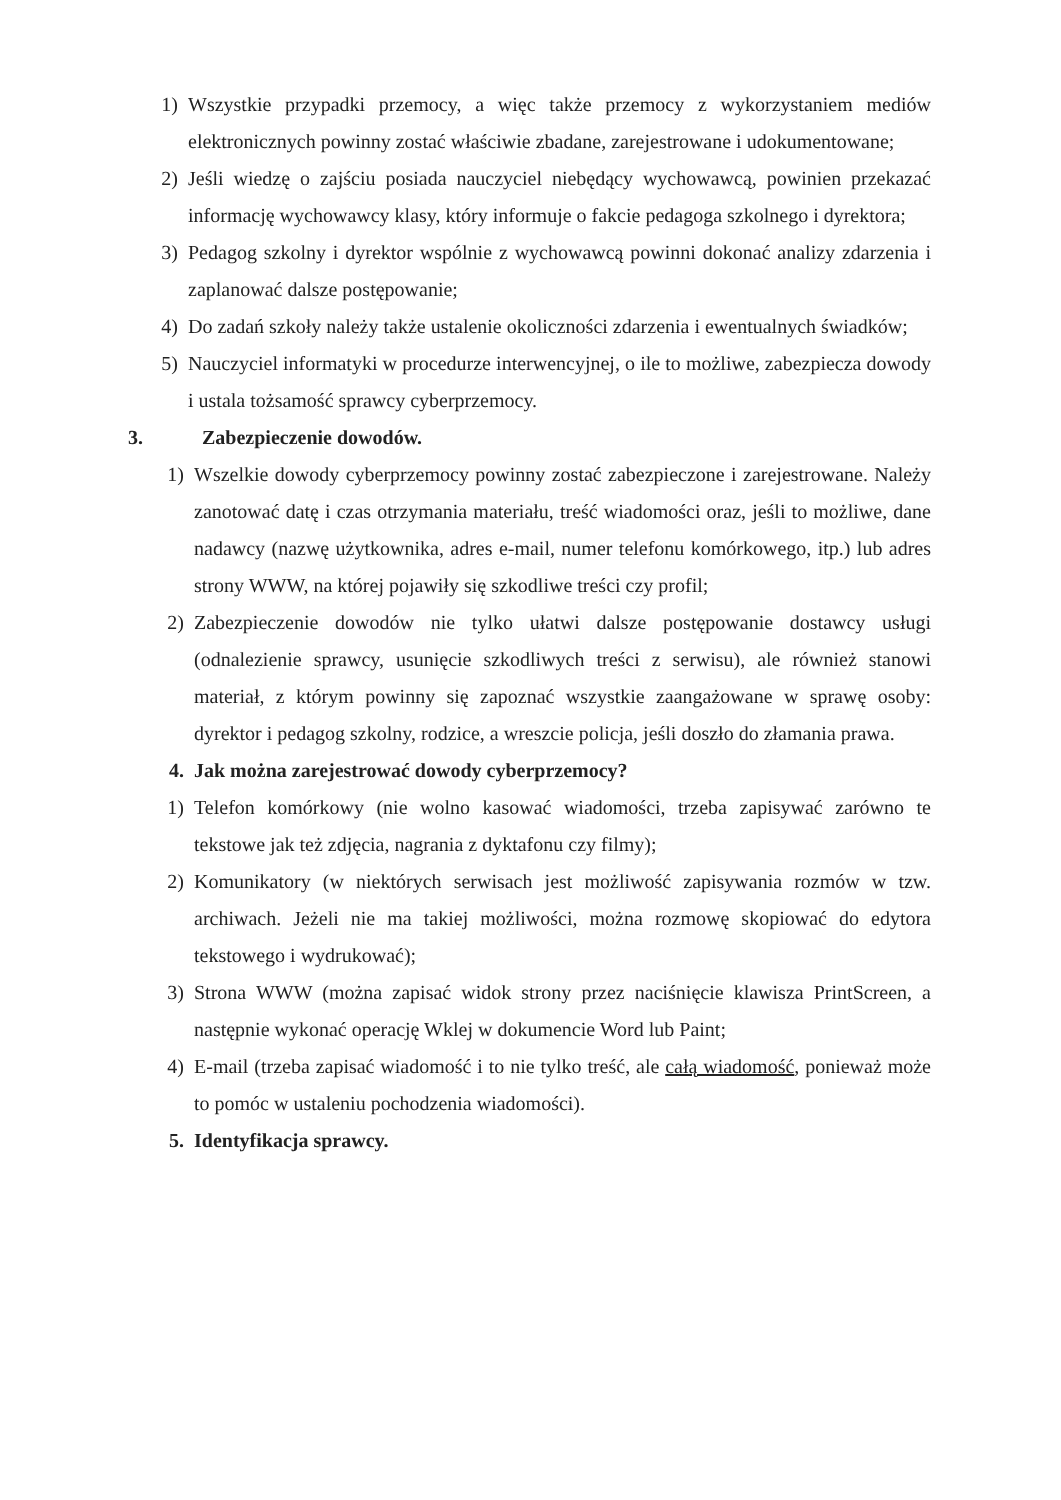1) Wszystkie przypadki przemocy, a więc także przemocy z wykorzystaniem mediów elektronicznych powinny zostać właściwie zbadane, zarejestrowane i udokumentowane;
2) Jeśli wiedzę o zajściu posiada nauczyciel niebędący wychowawcą, powinien przekazać informację wychowawcy klasy, który informuje o fakcie pedagoga szkolnego i dyrektora;
3) Pedagog szkolny i dyrektor wspólnie z wychowawcą powinni dokonać analizy zdarzenia i zaplanować dalsze postępowanie;
4) Do zadań szkoły należy także ustalenie okoliczności zdarzenia i ewentualnych świadków;
5) Nauczyciel informatyki w procedurze interwencyjnej, o ile to możliwe, zabezpiecza dowody i ustala tożsamość sprawcy cyberprzemocy.
3. Zabezpieczenie dowodów.
1) Wszelkie dowody cyberprzemocy powinny zostać zabezpieczone i zarejestrowane. Należy zanotować datę i czas otrzymania materiału, treść wiadomości oraz, jeśli to możliwe, dane nadawcy (nazwę użytkownika, adres e-mail, numer telefonu komórkowego, itp.) lub adres strony WWW, na której pojawiły się szkodliwe treści czy profil;
2) Zabezpieczenie dowodów nie tylko ułatwi dalsze postępowanie dostawcy usługi (odnalezienie sprawcy, usunięcie szkodliwych treści z serwisu), ale również stanowi materiał, z którym powinny się zapoznać wszystkie zaangażowane w sprawę osoby: dyrektor i pedagog szkolny, rodzice, a wreszcie policja, jeśli doszło do złamania prawa.
4. Jak można zarejestrować dowody cyberprzemocy?
1) Telefon komórkowy (nie wolno kasować wiadomości, trzeba zapisywać zarówno te tekstowe jak też zdjęcia, nagrania z dyktafonu czy filmy);
2) Komunikatory (w niektórych serwisach jest możliwość zapisywania rozmów w tzw. archiwach. Jeżeli nie ma takiej możliwości, można rozmowę skopiować do edytora tekstowego i wydrukować);
3) Strona WWW (można zapisać widok strony przez naciśnięcie klawisza PrintScreen, a następnie wykonać operację Wklej w dokumencie Word lub Paint;
4) E-mail (trzeba zapisać wiadomość i to nie tylko treść, ale całą wiadomość, ponieważ może to pomóc w ustaleniu pochodzenia wiadomości).
5. Identyfikacja sprawcy.